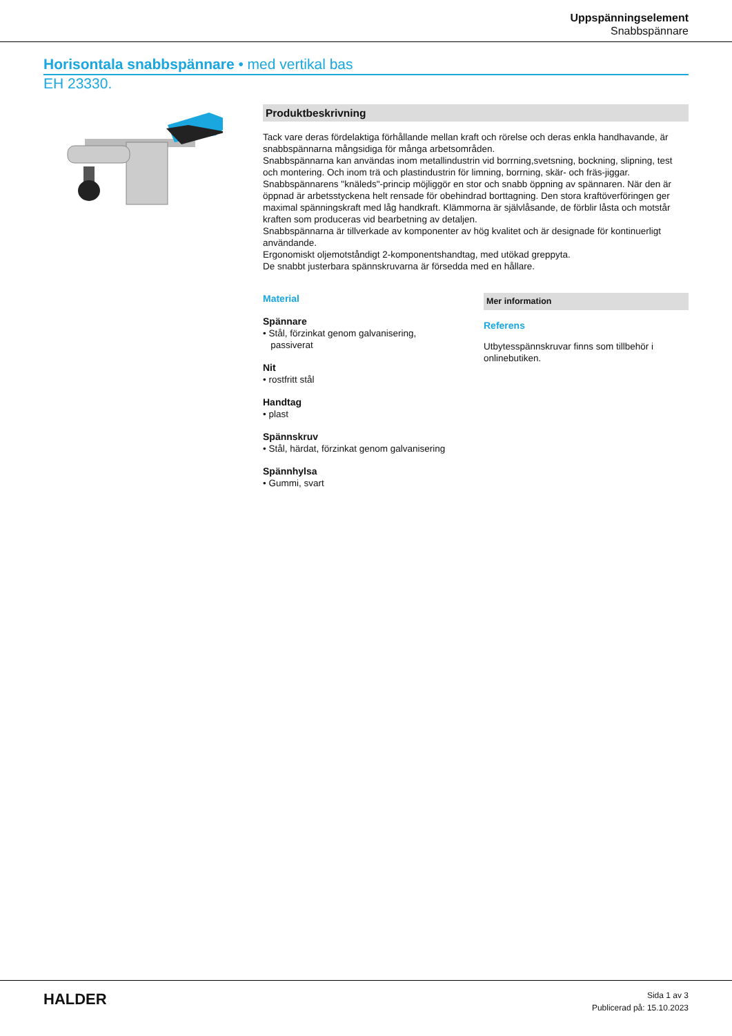Uppspänningselement
Snabbspännare
Horisontala snabbspännare • med vertikal bas
EH 23330.
Produktbeskrivning
Tack vare deras fördelaktiga förhållande mellan kraft och rörelse och deras enkla handhavande, är snabbspännarna mångsidiga för många arbetsområden.
Snabbspännarna kan användas inom metallindustrin vid borrning,svetsning, bockning, slipning, test och montering. Och inom trä och plastindustrin för limning, borrning, skär- och fräs-jiggar.
Snabbspännarens "knäleds"-princip möjliggör en stor och snabb öppning av spännaren. När den är öppnad är arbetsstyckena helt rensade för obehindrad borttagning. Den stora kraftöverföringen ger maximal spänningskraft med låg handkraft. Klämmorna är självlåsande, de förblir låsta och motstår kraften som produceras vid bearbetning av detaljen.
Snabbspännarna är tillverkade av komponenter av hög kvalitet och är designade för kontinuerligt användande.
Ergonomiskt oljemotståndigt 2-komponentshandtag, med utökad greppyta.
De snabbt justerbara spännskruvarna är försedda med en hållare.
Material
Spännare
• Stål, förzinkat genom galvanisering,
passiverat
Nit
• rostfritt stål
Handtag
• plast
Spännskruv
• Stål, härdat, förzinkat genom galvanisering
Spännhylsa
• Gummi, svart
Mer information
Referens
Utbytesspännskruvar finns som tillbehör i onlinebutiken.
HALDER
Sida 1 av 3
Publicerad på: 15.10.2023